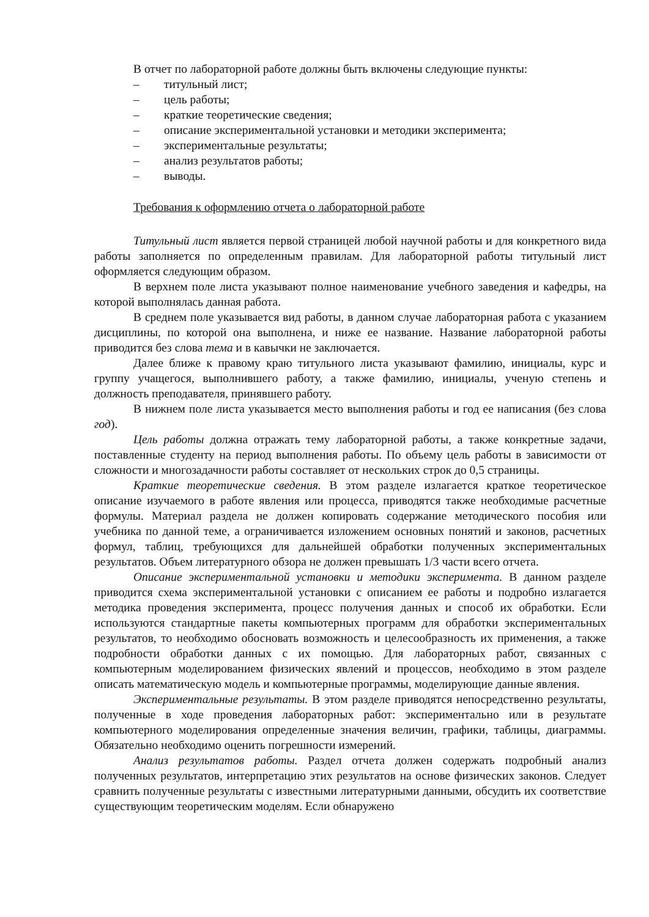В отчет по лабораторной работе должны быть включены следующие пункты:
– титульный лист;
– цель работы;
– краткие теоретические сведения;
– описание экспериментальной установки и методики эксперимента;
– экспериментальные результаты;
– анализ результатов работы;
– выводы.
Требования к оформлению отчета о лабораторной работе
Титульный лист является первой страницей любой научной работы и для конкретного вида работы заполняется по определенным правилам. Для лабораторной работы титульный лист оформляется следующим образом.
В верхнем поле листа указывают полное наименование учебного заведения и кафедры, на которой выполнялась данная работа.
В среднем поле указывается вид работы, в данном случае лабораторная работа с указанием дисциплины, по которой она выполнена, и ниже ее название. Название лабораторной работы приводится без слова тема и в кавычки не заключается.
Далее ближе к правому краю титульного листа указывают фамилию, инициалы, курс и группу учащегося, выполнившего работу, а также фамилию, инициалы, ученую степень и должность преподавателя, принявшего работу.
В нижнем поле листа указывается место выполнения работы и год ее написания (без слова год).
Цель работы должна отражать тему лабораторной работы, а также конкретные задачи, поставленные студенту на период выполнения работы. По объему цель работы в зависимости от сложности и многозадачности работы составляет от нескольких строк до 0,5 страницы.
Краткие теоретические сведения. В этом разделе излагается краткое теоретическое описание изучаемого в работе явления или процесса, приводятся также необходимые расчетные формулы. Материал раздела не должен копировать содержание методического пособия или учебника по данной теме, а ограничивается изложением основных понятий и законов, расчетных формул, таблиц, требующихся для дальнейшей обработки полученных экспериментальных результатов. Объем литературного обзора не должен превышать 1/3 части всего отчета.
Описание экспериментальной установки и методики эксперимента. В данном разделе приводится схема экспериментальной установки с описанием ее работы и подробно излагается методика проведения эксперимента, процесс получения данных и способ их обработки. Если используются стандартные пакеты компьютерных программ для обработки экспериментальных результатов, то необходимо обосновать возможность и целесообразность их применения, а также подробности обработки данных с их помощью. Для лабораторных работ, связанных с компьютерным моделированием физических явлений и процессов, необходимо в этом разделе описать математическую модель и компьютерные программы, моделирующие данные явления.
Экспериментальные результаты. В этом разделе приводятся непосредственно результаты, полученные в ходе проведения лабораторных работ: экспериментально или в результате компьютерного моделирования определенные значения величин, графики, таблицы, диаграммы. Обязательно необходимо оценить погрешности измерений.
Анализ результатов работы. Раздел отчета должен содержать подробный анализ полученных результатов, интерпретацию этих результатов на основе физических законов. Следует сравнить полученные результаты с известными литературными данными, обсудить их соответствие существующим теоретическим моделям. Если обнаружено